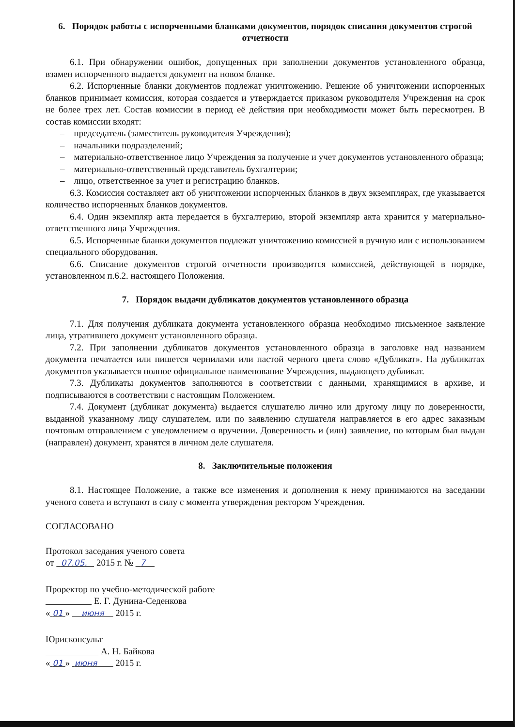6. Порядок работы с испорченными бланками документов, порядок списания документов строгой отчетности
6.1. При обнаружении ошибок, допущенных при заполнении документов установленного образца, взамен испорченного выдается документ на новом бланке.
6.2. Испорченные бланки документов подлежат уничтожению. Решение об уничтожении испорченных бланков принимает комиссия, которая создается и утверждается приказом руководителя Учреждения на срок не более трех лет. Состав комиссии в период её действия при необходимости может быть пересмотрен. В состав комиссии входят:
– председатель (заместитель руководителя Учреждения);
– начальники подразделений;
– материально-ответственное лицо Учреждения за получение и учет документов установленного образца;
– материально-ответственный представитель бухгалтерии;
– лицо, ответственное за учет и регистрацию бланков.
6.3. Комиссия составляет акт об уничтожении испорченных бланков в двух экземплярах, где указывается количество испорченных бланков документов.
6.4. Один экземпляр акта передается в бухгалтерию, второй экземпляр акта хранится у материально-ответственного лица Учреждения.
6.5. Испорченные бланки документов подлежат уничтожению комиссией в ручную или с использованием специального оборудования.
6.6. Списание документов строгой отчетности производится комиссией, действующей в порядке, установленном п.6.2. настоящего Положения.
7. Порядок выдачи дубликатов документов установленного образца
7.1. Для получения дубликата документа установленного образца необходимо письменное заявление лица, утратившего документ установленного образца.
7.2. При заполнении дубликатов документов установленного образца в заголовке над названием документа печатается или пишется чернилами или пастой черного цвета слово «Дубликат». На дубликатах документов указывается полное официальное наименование Учреждения, выдающего дубликат.
7.3. Дубликаты документов заполняются в соответствии с данными, хранящимися в архиве, и подписываются в соответствии с настоящим Положением.
7.4. Документ (дубликат документа) выдается слушателю лично или другому лицу по доверенности, выданной указанному лицу слушателем, или по заявлению слушателя направляется в его адрес заказным почтовым отправлением с уведомлением о вручении. Доверенность и (или) заявление, по которым был выдан (направлен) документ, хранятся в личном деле слушателя.
8. Заключительные положения
8.1. Настоящее Положение, а также все изменения и дополнения к нему принимаются на заседании ученого совета и вступают в силу с момента утверждения ректором Учреждения.
СОГЛАСОВАНО
Протокол заседания ученого совета
от 07.05. 2015 г. № 7
Проректор по учебно-методической работе
Е. Г. Дунина-Седенкова
« 01 » июня 2015 г.
Юрисконсульт
А. Н. Байкова
« 01 » июня 2015 г.